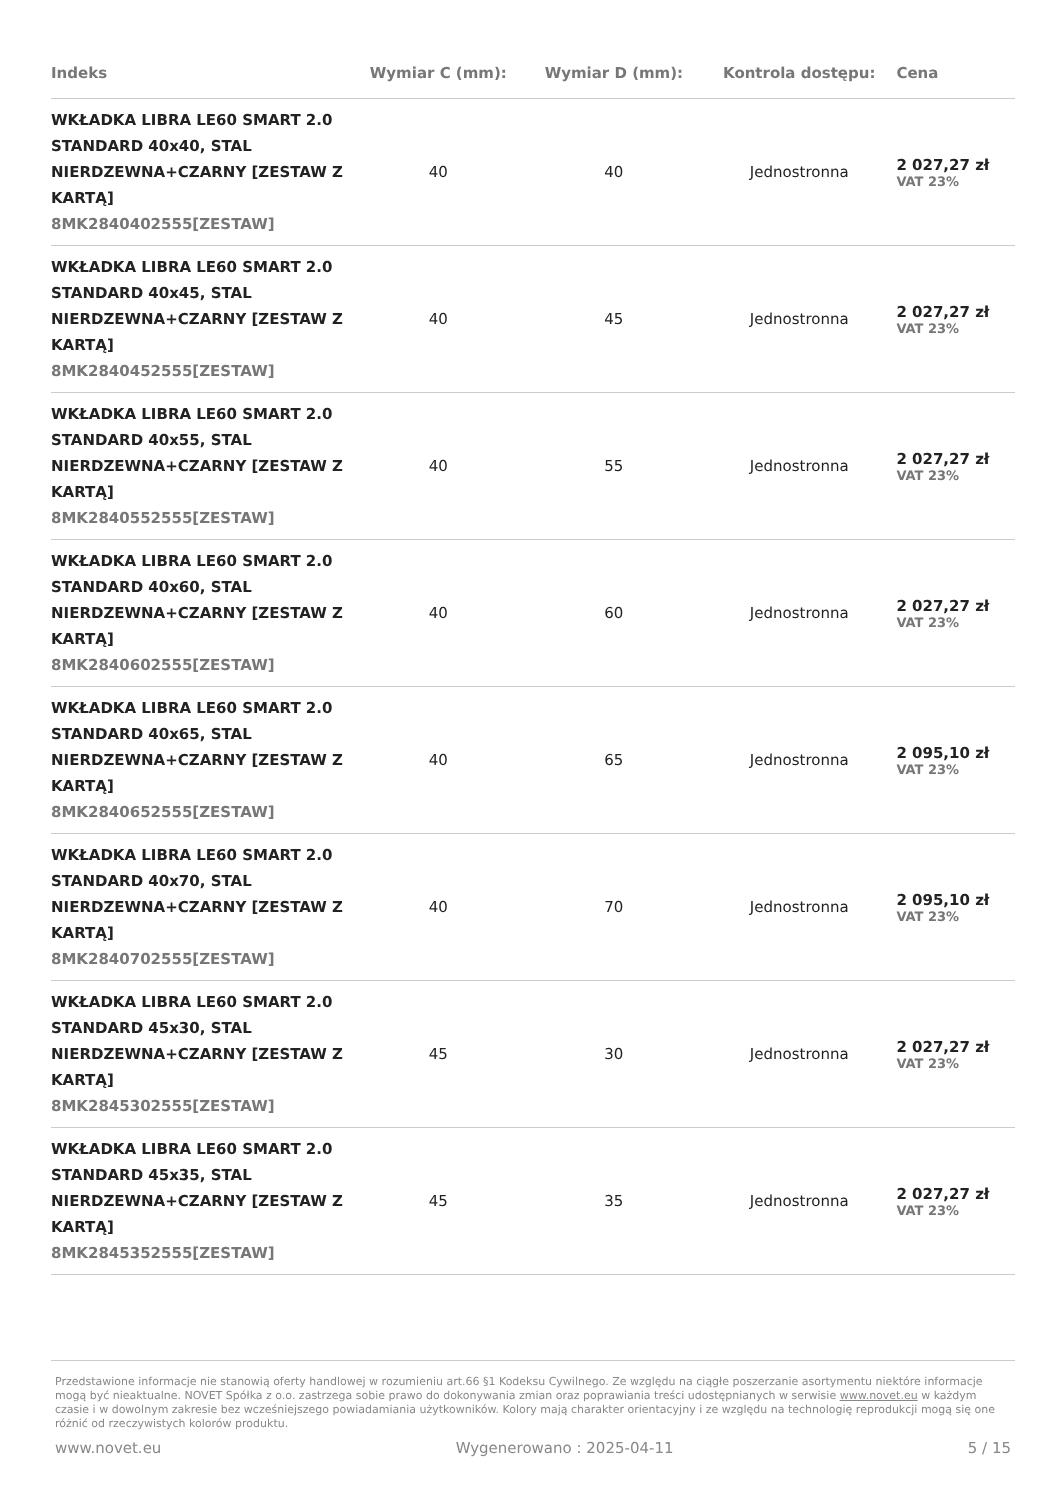| Indeks | Wymiar C (mm): | Wymiar D (mm): | Kontrola dostępu: | Cena |
| --- | --- | --- | --- | --- |
| WKŁADKA LIBRA LE60 SMART 2.0 STANDARD 40x40, STAL NIERDZEWNA+CZARNY [ZESTAW Z KARTĄ] 8MK2840402555[ZESTAW] | 40 | 40 | Jednostronna | 2 027,27 zł VAT 23% |
| WKŁADKA LIBRA LE60 SMART 2.0 STANDARD 40x45, STAL NIERDZEWNA+CZARNY [ZESTAW Z KARTĄ] 8MK2840452555[ZESTAW] | 40 | 45 | Jednostronna | 2 027,27 zł VAT 23% |
| WKŁADKA LIBRA LE60 SMART 2.0 STANDARD 40x55, STAL NIERDZEWNA+CZARNY [ZESTAW Z KARTĄ] 8MK2840552555[ZESTAW] | 40 | 55 | Jednostronna | 2 027,27 zł VAT 23% |
| WKŁADKA LIBRA LE60 SMART 2.0 STANDARD 40x60, STAL NIERDZEWNA+CZARNY [ZESTAW Z KARTĄ] 8MK2840602555[ZESTAW] | 40 | 60 | Jednostronna | 2 027,27 zł VAT 23% |
| WKŁADKA LIBRA LE60 SMART 2.0 STANDARD 40x65, STAL NIERDZEWNA+CZARNY [ZESTAW Z KARTĄ] 8MK2840652555[ZESTAW] | 40 | 65 | Jednostronna | 2 095,10 zł VAT 23% |
| WKŁADKA LIBRA LE60 SMART 2.0 STANDARD 40x70, STAL NIERDZEWNA+CZARNY [ZESTAW Z KARTĄ] 8MK2840702555[ZESTAW] | 40 | 70 | Jednostronna | 2 095,10 zł VAT 23% |
| WKŁADKA LIBRA LE60 SMART 2.0 STANDARD 45x30, STAL NIERDZEWNA+CZARNY [ZESTAW Z KARTĄ] 8MK2845302555[ZESTAW] | 45 | 30 | Jednostronna | 2 027,27 zł VAT 23% |
| WKŁADKA LIBRA LE60 SMART 2.0 STANDARD 45x35, STAL NIERDZEWNA+CZARNY [ZESTAW Z KARTĄ] 8MK2845352555[ZESTAW] | 45 | 35 | Jednostronna | 2 027,27 zł VAT 23% |
Przedstawione informacje nie stanowią oferty handlowej w rozumieniu art.66 §1 Kodeksu Cywilnego. Ze względu na ciągłe poszerzanie asortymentu niektóre informacje mogą być nieaktualne. NOVET Spółka z o.o. zastrzega sobie prawo do dokonywania zmian oraz poprawiania treści udostępnianych w serwisie www.novet.eu w każdym czasie i w dowolnym zakresie bez wcześniejszego powiadamiania użytkowników. Kolory mają charakter orientacyjny i ze względu na technologię reprodukcji mogą się one różnić od rzeczywistych kolorów produktu.
www.novet.eu Wygenerowano : 2025-04-11 5 / 15